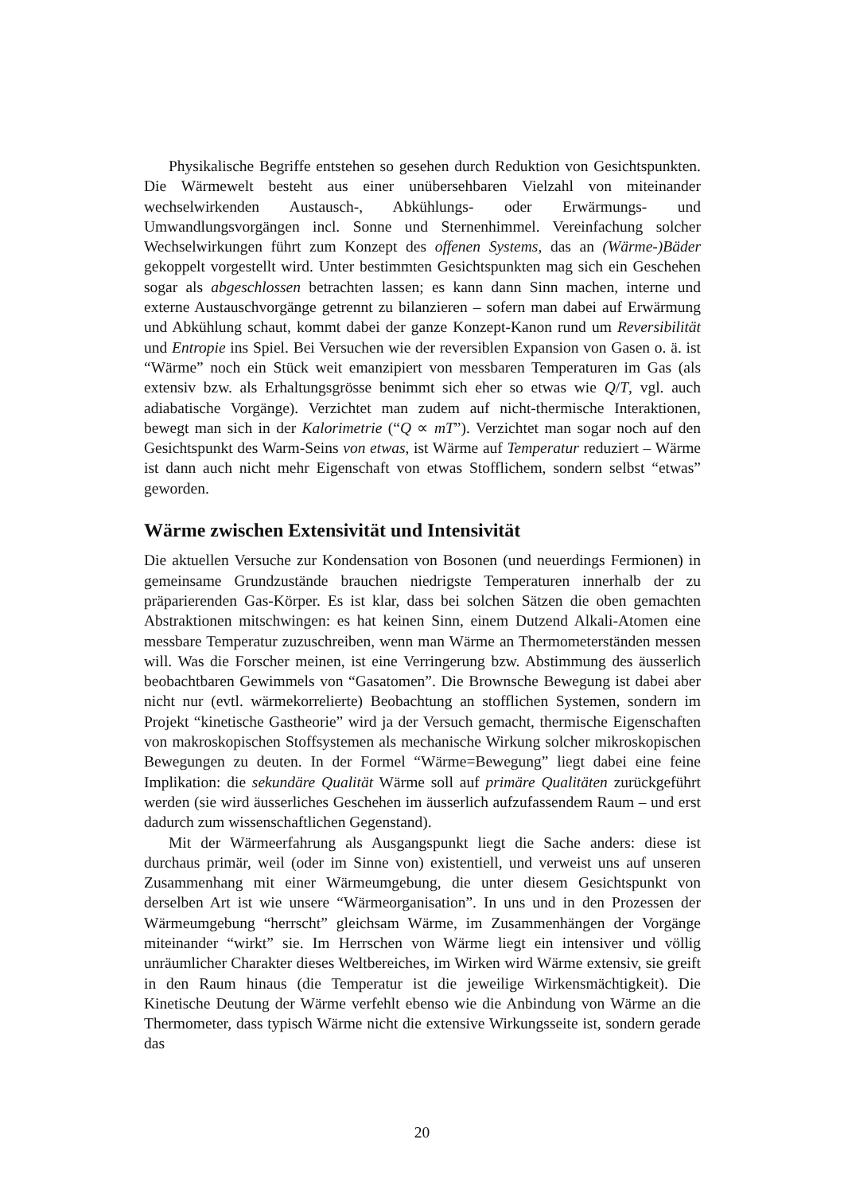Physikalische Begriffe entstehen so gesehen durch Reduktion von Gesichtspunkten. Die Wärmewelt besteht aus einer unübersehbaren Vielzahl von miteinander wechselwirkenden Austausch-, Abkühlungs- oder Erwärmungs- und Umwandlungsvorgängen incl. Sonne und Sternenhimmel. Vereinfachung solcher Wechselwirkungen führt zum Konzept des offenen Systems, das an (Wärme-)Bäder gekoppelt vorgestellt wird. Unter bestimmten Gesichtspunkten mag sich ein Geschehen sogar als abgeschlossen betrachten lassen; es kann dann Sinn machen, interne und externe Austauschvorgänge getrennt zu bilanzieren – sofern man dabei auf Erwärmung und Abkühlung schaut, kommt dabei der ganze Konzept-Kanon rund um Reversibilität und Entropie ins Spiel. Bei Versuchen wie der reversiblen Expansion von Gasen o. ä. ist “Wärme” noch ein Stück weit emanzipiert von messbaren Temperaturen im Gas (als extensiv bzw. als Erhaltungsgrösse benimmt sich eher so etwas wie Q/T, vgl. auch adiabatische Vorgänge). Verzichtet man zudem auf nicht-thermische Interaktionen, bewegt man sich in der Kalorimetrie (“Q ∝ mT”). Verzichtet man sogar noch auf den Gesichtspunkt des Warm-Seins von etwas, ist Wärme auf Temperatur reduziert – Wärme ist dann auch nicht mehr Eigenschaft von etwas Stofflichem, sondern selbst “etwas” geworden.
Wärme zwischen Extensivität und Intensivität
Die aktuellen Versuche zur Kondensation von Bosonen (und neuerdings Fermionen) in gemeinsame Grundzustände brauchen niedrigste Temperaturen innerhalb der zu präparierenden Gas-Körper. Es ist klar, dass bei solchen Sätzen die oben gemachten Abstraktionen mitschwingen: es hat keinen Sinn, einem Dutzend Alkali-Atomen eine messbare Temperatur zuzuschreiben, wenn man Wärme an Thermometerständen messen will. Was die Forscher meinen, ist eine Verringerung bzw. Abstimmung des äusserlich beobachtbaren Gewimmels von “Gasatomen”. Die Brownsche Bewegung ist dabei aber nicht nur (evtl. wärmekorrelierte) Beobachtung an stofflichen Systemen, sondern im Projekt “kinetische Gastheorie” wird ja der Versuch gemacht, thermische Eigenschaften von makroskopischen Stoffsystemen als mechanische Wirkung solcher mikroskopischen Bewegungen zu deuten. In der Formel “Wärme=Bewegung” liegt dabei eine feine Implikation: die sekundäre Qualität Wärme soll auf primäre Qualitäten zurückgeführt werden (sie wird äusserliches Geschehen im äusserlich aufzufassendem Raum – und erst dadurch zum wissenschaftlichen Gegenstand).
Mit der Wärmeerfahrung als Ausgangspunkt liegt die Sache anders: diese ist durchaus primär, weil (oder im Sinne von) existentiell, und verweist uns auf unseren Zusammenhang mit einer Wärmeumgebung, die unter diesem Gesichtspunkt von derselben Art ist wie unsere “Wärmeorganisation”. In uns und in den Prozessen der Wärmeumgebung “herrscht” gleichsam Wärme, im Zusammenhängen der Vorgänge miteinander “wirkt” sie. Im Herrschen von Wärme liegt ein intensiver und völlig unräumlicher Charakter dieses Weltbereiches, im Wirken wird Wärme extensiv, sie greift in den Raum hinaus (die Temperatur ist die jeweilige Wirkensmächtigkeit). Die Kinetische Deutung der Wärme verfehlt ebenso wie die Anbindung von Wärme an die Thermometer, dass typisch Wärme nicht die extensive Wirkungsseite ist, sondern gerade das
20